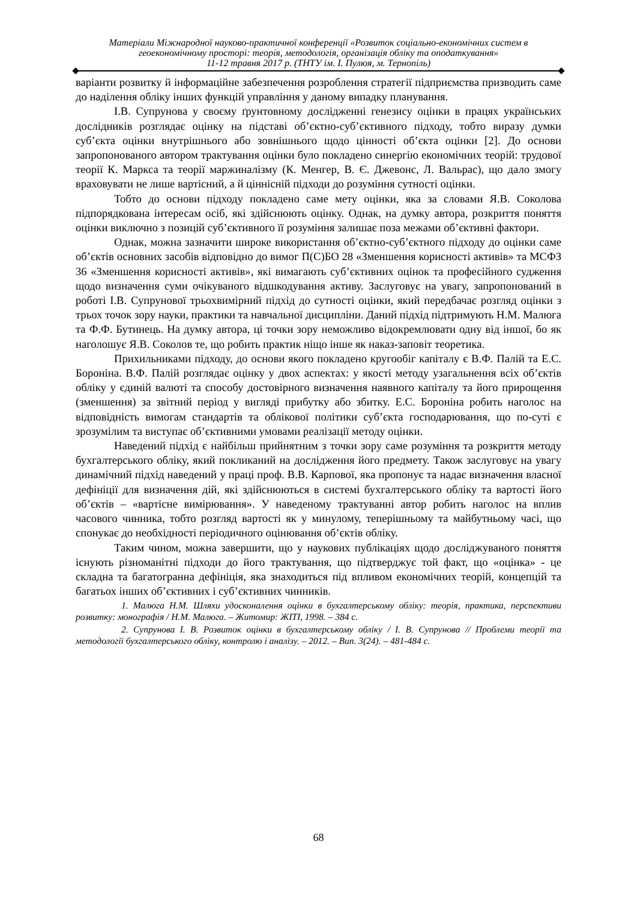Матеріали Міжнародної науково-практичної конференції «Розвиток соціально-економічних систем в геоекономічному просторі: теорія, методологія, організація обліку та оподаткування»
11-12 травня 2017 р. (ТНТУ ім. І. Пулюя, м. Тернопіль)
варіанти розвитку й інформаційне забезпечення розроблення стратегії підприємства призводить саме до наділення обліку інших функцій управління у даному випадку планування.
І.В. Супрунова у своєму ґрунтовному дослідженні генезису оцінки в працях українських дослідників розглядає оцінку на підставі об’єктно-суб’єктивного підходу, тобто виразу думки суб’єкта оцінки внутрішнього або зовнішнього щодо цінності об’єкта оцінки [2]. До основи запропонованого автором трактування оцінки було покладено синергію економічних теорій: трудової теорії К. Маркса та теорії маржиналізму (К. Менгер, В. Є. Джевонс, Л. Вальрас), що дало змогу враховувати не лише вартісний, а й ціннісній підходи до розуміння сутності оцінки.
Тобто до основи підходу покладено саме мету оцінки, яка за словами Я.В. Соколова підпорядкована інтересам осіб, які здійснюють оцінку. Однак, на думку автора, розкриття поняття оцінки виключно з позицій суб’єктивного її розуміння залишає поза межами об’єктивні фактори.
Однак, можна зазначити широке використання об’єктно-суб’єктного підходу до оцінки саме об’єктів основних засобів відповідно до вимог П(С)БО 28 «Зменшення корисності активів» та МСФЗ 36 «Зменшення корисності активів», які вимагають суб’єктивних оцінок та професійного судження щодо визначення суми очікуваного відшкодування активу. Заслуговує на увагу, запропонований в роботі І.В. Супрунової трьохвимірний підхід до сутності оцінки, який передбачає розгляд оцінки з трьох точок зору науки, практики та навчальної дисципліни. Даний підхід підтримують Н.М. Малюга та Ф.Ф. Бутинець. На думку автора, ці точки зору неможливо відокремлювати одну від іншої, бо як наголошує Я.В. Соколов те, що робить практик ніщо інше як наказ-заповіт теоретика.
Прихильниками підходу, до основи якого покладено кругообіг капіталу є В.Ф. Палій та Е.С. Бороніна. В.Ф. Палій розглядає оцінку у двох аспектах: у якості методу узагальнення всіх об’єктів обліку у єдиній валюті та способу достовірного визначення наявного капіталу та його прирощення (зменшення) за звітний період у вигляді прибутку або збитку. Е.С. Бороніна робить наголос на відповідність вимогам стандартів та облікової політики суб’єкта господарювання, що по-суті є зрозумілим та виступає об’єктивними умовами реалізації методу оцінки.
Наведений підхід є найбільш прийнятним з точки зору саме розуміння та розкриття методу бухгалтерського обліку, який покликаний на дослідження його предмету. Також заслуговує на увагу динамічний підхід наведений у праці проф. В.В. Карпової, яка пропонує та надає визначення власної дефініції для визначення дій, які здійснюються в системі бухгалтерського обліку та вартості його об’єктів – «вартісне вимірювання». У наведеному трактуванні автор робить наголос на вплив часового чинника, тобто розгляд вартості як у минулому, теперішньому та майбутньому часі, що спонукає до необхідності періодичного оцінювання об’єктів обліку.
Таким чином, можна завершити, що у наукових публікаціях щодо досліджуваного поняття існують різноманітні підходи до його трактування, що підтверджує той факт, що «оцінка» - це складна та багатогранна дефініція, яка знаходиться під впливом економічних теорій, концепцій та багатьох інших об’єктивних і суб’єктивних чинників.
1. Малюга Н.М. Шляхи удосконалення оцінки в бухгалтерському обліку: теорія, практика, перспективи розвитку: монографія / Н.М. Малюга. – Житомир: ЖІТІ, 1998. – 384 с.
2. Супрунова І. В. Розвиток оцінки в бухгалтерському обліку / І. В. Супрунова // Проблеми теорії та методології бухгалтерського обліку, контролю і аналізу. – 2012. – Вип. 3(24). – 481-484 с.
68